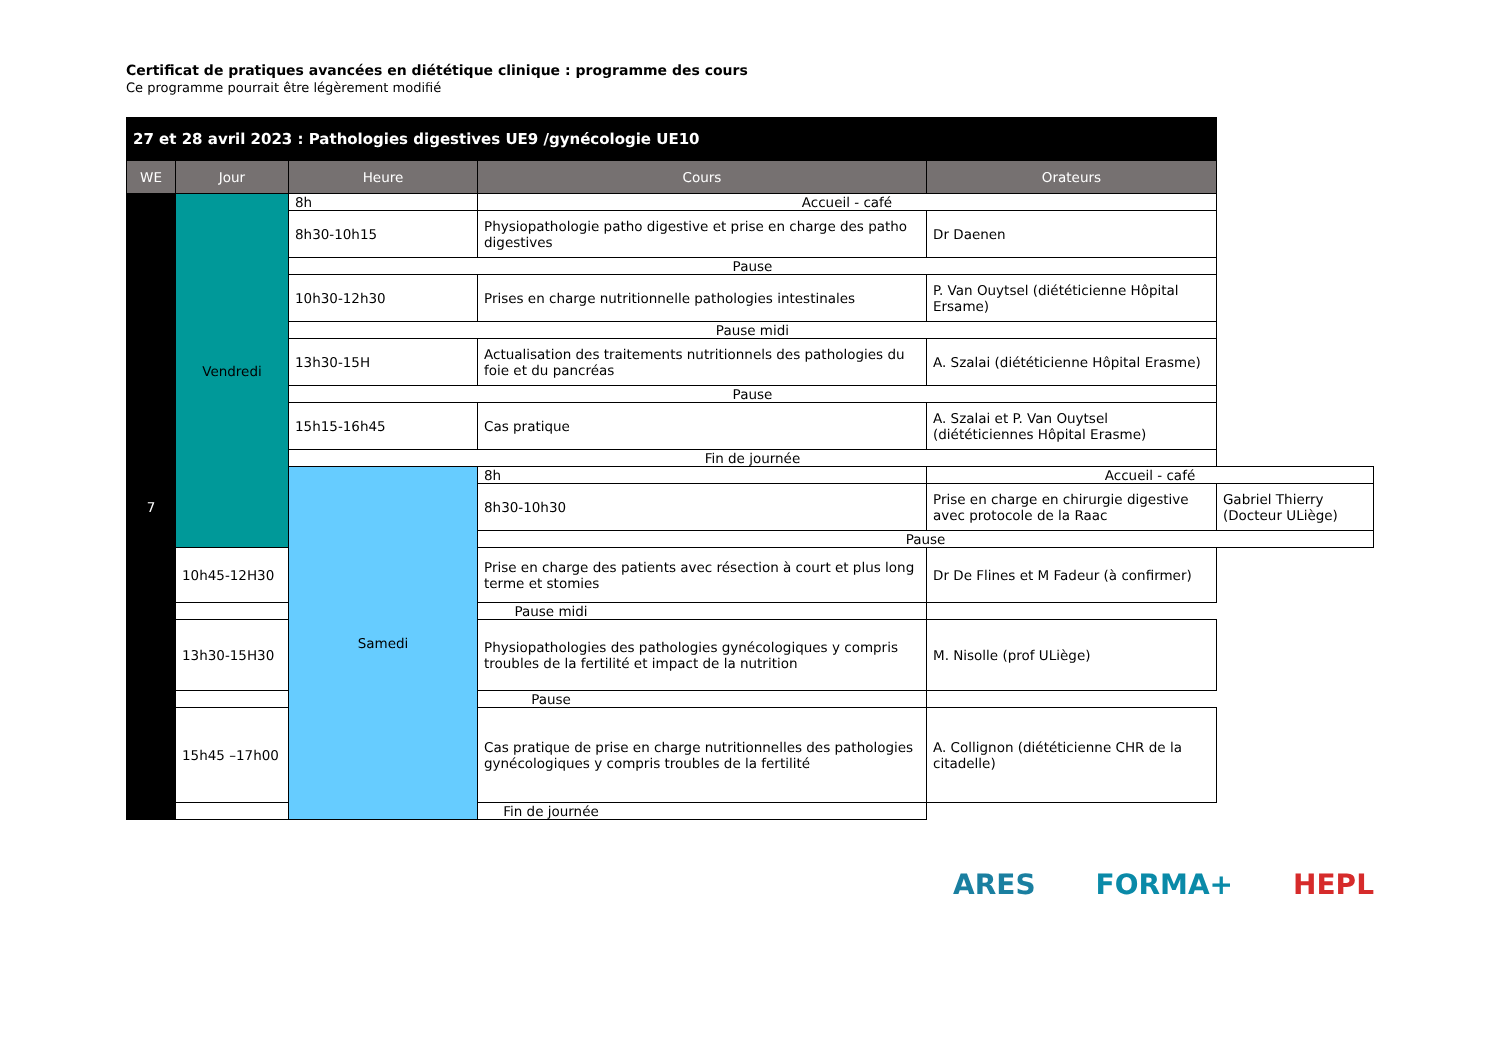Certificat de pratiques avancées en diététique clinique : programme des cours
Ce programme pourrait être légèrement modifié
| 27 et 28 avril 2023 : Pathologies digestives UE9 /gynécologie UE10 | | | | | |
| --- | --- | --- | --- | --- | --- |
| WE | Jour | Heure | Cours | Orateurs | |
| 7 | Vendredi | 8h | Accueil - café | | |
| | | 8h30-10h15 | Physiopathologie patho digestive et prise en charge des patho digestives | Dr Daenen | |
| | | Pause | | | |
| | | 10h30-12h30 | Prises en charge nutritionnelle pathologies intestinales | P. Van Ouytsel (diététicienne Hôpital Ersame) | |
| | | Pause midi | | | |
| | | 13h30-15H | Actualisation des traitements nutritionnels des pathologies du foie et du pancréas | A. Szalai (diététicienne Hôpital Erasme) | |
| | | Pause | | | |
| | | 15h15-16h45 | Cas pratique | A. Szalai et P. Van Ouytsel (diététiciennes Hôpital Erasme) | |
| | | Fin de journée | | | |
| | | Samedi | 8h | Accueil - café | |
| | | | 8h30-10h30 | Prise en charge en chirurgie digestive avec protocole de la Raac | Gabriel Thierry (Docteur ULiège) |
| | | | Pause | | |
| | 10h45-12H30 | | Prise en charge des patients avec résection à court et plus long terme et stomies | Dr De Flines et M Fadeur (à confirmer) | |
| | Pause midi | | | | |
| | 13h30-15H30 | | Physiopathologies des pathologies gynécologiques y compris troubles de la fertilité et impact de la nutrition | M. Nisolle (prof ULiège) | |
| | Pause | | | | |
| | 15h45 –17h00 | | Cas pratique de prise en charge nutritionnelles des pathologies gynécologiques y compris troubles de la fertilité | A. Collignon (diététicienne CHR de la citadelle) | |
| | Fin de journée | | | | |
ARES FORMA+ HEPL